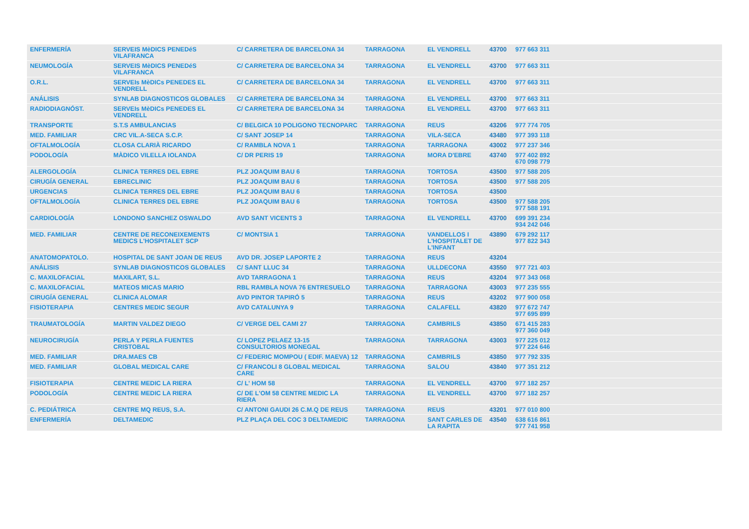| ENFERMERÍA | SERVEIS MèDICS PENEDéS VILAFRANCA | C/ CARRETERA DE BARCELONA 34 | TARRAGONA | EL VENDRELL | 43700 | 977 663 311 |
| NEUMOLOGÍA | SERVEIS MèDICS PENEDéS VILAFRANCA | C/ CARRETERA DE BARCELONA 34 | TARRAGONA | EL VENDRELL | 43700 | 977 663 311 |
| O.R.L. | SERVEIs MèDICs PENEDES EL VENDRELL | C/ CARRETERA DE BARCELONA 34 | TARRAGONA | EL VENDRELL | 43700 | 977 663 311 |
| ANÁLISIS | SYNLAB DIAGNOSTICOS GLOBALES | C/ CARRETERA DE BARCELONA 34 | TARRAGONA | EL VENDRELL | 43700 | 977 663 311 |
| RADIODIAGNÓST. | SERVEIs MèDICs PENEDES EL VENDRELL | C/ CARRETERA DE BARCELONA 34 | TARRAGONA | EL VENDRELL | 43700 | 977 663 311 |
| TRANSPORTE | S.T.S AMBULANCIAS | C/ BELGICA 10 POLIGONO TECNOPARC | TARRAGONA | REUS | 43206 | 977 774 705 |
| MED. FAMILIAR | CRC VIL.A-SECA S.C.P. | C/ SANT JOSEP 14 | TARRAGONA | VILA-SECA | 43480 | 977 393 118 |
| OFTALMOLOGÍA | CLOSA CLARIÀ RICARDO | C/ RAMBLA NOVA 1 | TARRAGONA | TARRAGONA | 43002 | 977 237 346 |
| PODOLOGÍA | MÀDICO VILELLA IOLANDA | C/ DR PERIS 19 | TARRAGONA | MORA D'EBRE | 43740 | 977 402 892 670 098 779 |
| ALERGOLOGÍA | CLINICA TERRES DEL EBRE | PLZ JOAQUIM BAU 6 | TARRAGONA | TORTOSA | 43500 | 977 588 205 |
| CIRUGÍA GENERAL | EBRECLINIC | PLZ JOAQUIM BAU 6 | TARRAGONA | TORTOSA | 43500 | 977 588 205 |
| URGENCIAS | CLINICA TERRES DEL EBRE | PLZ JOAQUIM BAU 6 | TARRAGONA | TORTOSA | 43500 | |
| OFTALMOLOGÍA | CLINICA TERRES DEL EBRE | PLZ JOAQUIM BAU 6 | TARRAGONA | TORTOSA | 43500 | 977 588 205 977 588 191 |
| CARDIOLOGÍA | LONDONO SANCHEZ OSWALDO | AVD SANT VICENTS 3 | TARRAGONA | EL VENDRELL | 43700 | 699 391 234 934 242 046 |
| MED. FAMILIAR | CENTRE DE RECONEIXEMENTS MEDICS L'HOSPITALET SCP | C/ MONTSIA 1 | TARRAGONA | VANDELLOS I L'HOSPITALET DE L'INFANT | 43890 | 679 292 117 977 822 343 |
| ANATOMOPATOLO. | HOSPITAL DE SANT JOAN DE REUS | AVD DR. JOSEP LAPORTE 2 | TARRAGONA | REUS | 43204 | |
| ANÁLISIS | SYNLAB DIAGNOSTICOS GLOBALES | C/ SANT LLUC 34 | TARRAGONA | ULLDECONA | 43550 | 977 721 403 |
| C. MAXILOFACIAL | MAXILART, S.L. | AVD TARRAGONA 1 | TARRAGONA | REUS | 43204 | 977 343 068 |
| C. MAXILOFACIAL | MATEOS MICAS MARIO | RBL RAMBLA NOVA 76 ENTRESUELO | TARRAGONA | TARRAGONA | 43003 | 977 235 555 |
| CIRUGÍA GENERAL | CLINICA ALOMAR | AVD PINTOR TAPIRÓ 5 | TARRAGONA | REUS | 43202 | 977 900 058 |
| FISIOTERAPIA | CENTRES MEDIC SEGUR | AVD CATALUNYA 9 | TARRAGONA | CALAFELL | 43820 | 977 672 747 977 695 899 |
| TRAUMATOLOGÍA | MARTIN VALDEZ DIEGO | C/ VERGE DEL CAMI 27 | TARRAGONA | CAMBRILS | 43850 | 671 415 283 977 360 049 |
| NEUROCIRUGÍA | PERLA Y PERLA FUENTES CRISTOBAL | C/ LOPEZ PELAEZ 13-15 CONSULTORIOS MONEGAL | TARRAGONA | TARRAGONA | 43003 | 977 225 012 977 224 646 |
| MED. FAMILIAR | DRA.MAES CB | C/ FEDERIC MOMPOU ( EDIF. MAEVA) 12 | TARRAGONA | CAMBRILS | 43850 | 977 792 335 |
| MED. FAMILIAR | GLOBAL MEDICAL CARE | C/ FRANCOLI 8 GLOBAL MEDICAL CARE | TARRAGONA | SALOU | 43840 | 977 351 212 |
| FISIOTERAPIA | CENTRE MEDIC LA RIERA | C/ L' HOM 58 | TARRAGONA | EL VENDRELL | 43700 | 977 182 257 |
| PODOLOGÍA | CENTRE MEDIC LA RIERA | C/ DE L'OM 58 CENTRE MEDIC LA RIERA | TARRAGONA | EL VENDRELL | 43700 | 977 182 257 |
| C. PEDIÁTRICA | CENTRE MQ REUS, S.A. | C/ ANTONI GAUDI 26 C.M.Q DE REUS | TARRAGONA | REUS | 43201 | 977 010 800 |
| ENFERMERÍA | DELTAMEDIC | PLZ PLAÇA DEL COC 3 DELTAMEDIC | TARRAGONA | SANT CARLES DE LA RAPITA | 43540 | 638 616 861 977 741 958 |